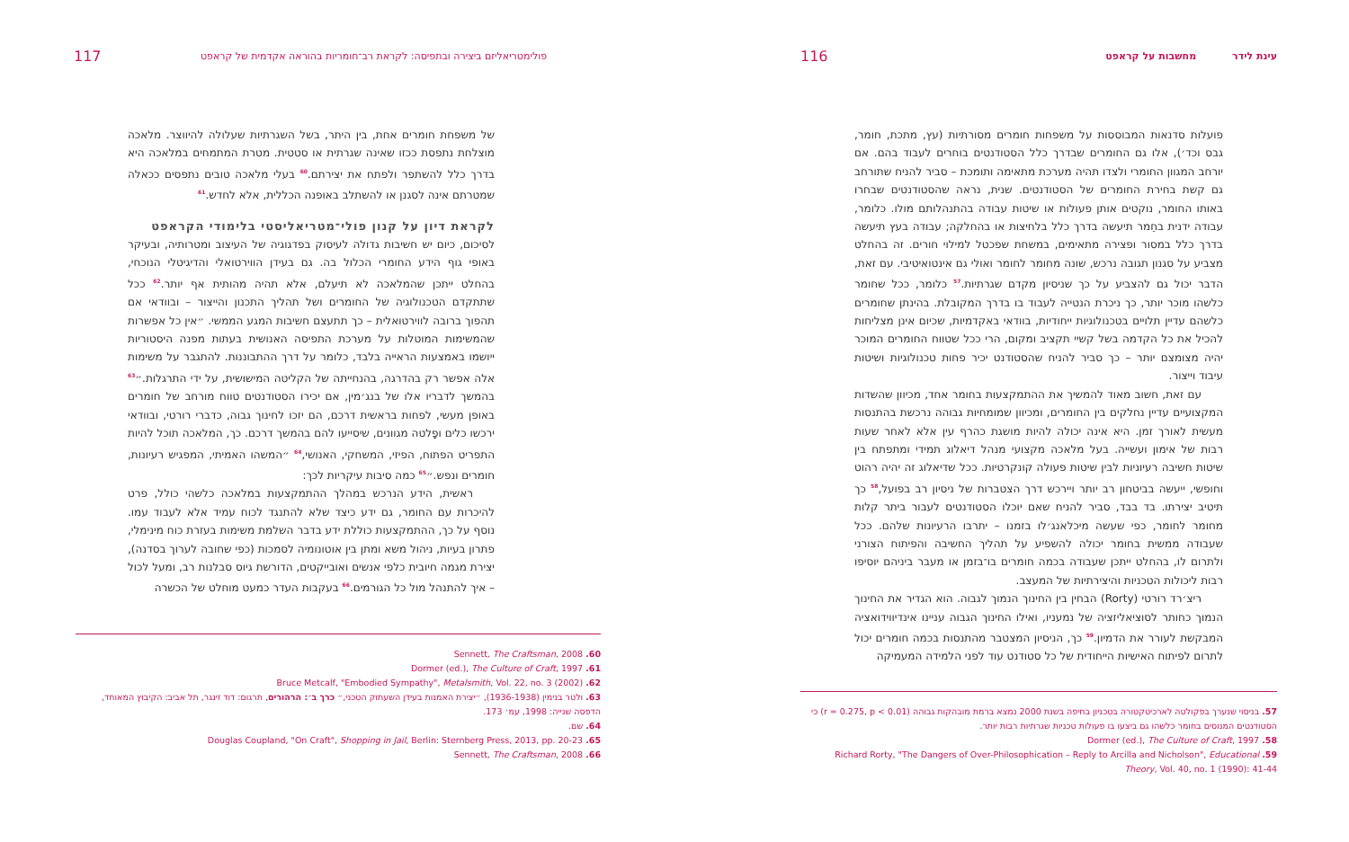116 מחשבות על קראפט עינת לידר
פועלות סדנאות המבוססות על משפחות חומרים מסורתיות (עץ, מתכת, חומר, גבס וכד׳), אלו גם החומרים שבדרך כלל הסטודנטים בוחרים לעבוד בהם. אם יורחב המגוון החומרי ולצדו תהיה מערכת מתאימה ותומכת – סביר להניח שתורחב גם קשת בחירת החומרים של הסטודנטים. שנית, נראה שהסטודנטים שבחרו באותו החומר, נוקטים אותן פעולות או שיטות עבודה בהתנהלותם מולו. כלומר, עבודה ידנית בחֵמר תיעשה בדרך כלל בלחיצות או בהחלקה; עבודה בעץ תיעשה בדרך כלל במסור ופצירה מתאימים, במשחת שפכטל למילוי חורים. זה בהחלט מצביע על סגנון תגובה נרכש, שונה מחומר לחומר ואולי גם אינטואיטיבי. עם זאת, הדבר יכול גם להצביע על כך שניסיון מקדם שגרתיות.<sup>57</sup> כלומר, ככל שחומר כלשהו מוכר יותר, כך ניכרת הנטייה לעבוד בו בדרך המקובלת. בהינתן שחומרים כלשהם עדיין תלויים בטכנולוגיות ייחודיות, בוודאי באקדמיות, שכיום אינן מצליחות להכיל את כל הקדמה בשל קשיי תקציב ומקום, הרי ככל שטווח החומרים המוכר יהיה מצומצם יותר – כך סביר להניח שהסטודנט יכיר פחות טכנולוגיות ושיטות עיבוד וייצור.
  עם זאת, חשוב מאוד להמשיך את ההתמקצעות בחומר אחד, מכיוון שהשדות המקצועיים עדיין נחלקים בין החומרים, ומכיוון שמומחיות גבוהה נרכשת בהתנסות מעשית לאורך זמן. היא אינה יכולה להיות מושגת כהרף עין אלא לאחר שעות רבות של אימון ועשייה. בעל מלאכה מקצועי מנהל דיאלוג תמידי ומתפתח בין שיטות חשיבה רעיוניות לבין שיטות פעולה קונקרטיות. ככל שדיאלוג זה יהיה רהוט וחופשי, ייעשה בביטחון רב יותר ויירכש דרך הצטברות של ניסיון רב בפועל,<sup>58</sup> כך תיטיב יצירתו. בד בבד, סביר להניח שאם יוכלו הסטודנטים לעבור ביתר קלות מחומר לחומר, כפי שעשה מיכלאנג׳לו בזמנו – יתרבו הרעיונות שלהם. ככל שעבודה ממשית בחומר יכולה להשפיע על תהליך החשיבה והפיתוח הצורני ולתרום לו, בהחלט ייתכן שעבודה בכמה חומרים בו־בזמן או מעבר ביניהם יוסיפו רבות ליכולות הטכניות והיצירתיות של המעצב.
  ריצ׳רד רורטי (Rorty) הבחין בין החינוך הנמוך לגבוה. הוא הגדיר את החינוך הנמוך כחותר לסוציאליזציה של נמעניו, ואילו החינוך הגבוה עניינו אינדיווידואציה המבקשת לעורר את הדמיון.<sup>59</sup> כך, הניסיון המצטבר מהתנסות בכמה חומרים יכול לתרום לפיתוח האישיות הייחודית של כל סטודנט עוד לפני הלמידה המעמיקה
57. בניסוי שנערך בפקולטה לארכיטקטורה בטכניון בחיפה בשנת 2000 נמצא ברמת מובהקות גבוהה (r = 0.275, p < 0.01) כי הסטודנטים המנוסים בחומר כלשהו גם ביצעו בו פעולות טכניות שגרתיות רבות יותר.
58. Dormer (ed.), The Culture of Craft, 1997
59. Richard Rorty, "The Dangers of Over-Philosophication – Reply to Arcilla and Nicholson", Educational Theory, Vol. 40, no. 1 (1990): 41-44
117 פולימטריאליזם ביצירה ובתפיסה: לקראת רב־חומריות בהוראה אקדמית של קראפט
של משפחת חומרים אחת, בין היתר, בשל השגרתיות שעלולה להיווצר. מלאכה מוצלחת נתפסת ככזו שאינה שגרתית או סטטית. מטרת המתמחים במלאכה היא בדרך כלל להשתפר ולפתח את יצירתם.<sup>60</sup> בעלי מלאכה טובים נתפסים ככאלה שמטרתם אינה לסגנן או להשתלב באופנה הכללית, אלא לחדש.<sup>61</sup>
לקראת דיון על קנון פולי־מטריאליסטי בלימודי הקראפט
לסיכום, כיום יש חשיבות גדולה לעיסוק בפדגוגיה של העיצוב ומטרותיה, ובעיקר באופי גוף הידע החומרי הכלול בה. גם בעידן הווירטואלי והדיגיטלי הנוכחי, בהחלט ייתכן שהמלאכה לא תיעלם, אלא תהיה מהותית אף יותר.<sup>62</sup> ככל שתתקדם הטכנולוגיה של החומרים ושל תהליך התכנון והייצור – ובוודאי אם תהפוך ברובה לווירטואלית – כך תתעצם חשיבות המגע הממשי. ״אין כל אפשרות שהמשימות המוטלות על מערכת התפיסה האנושית בעתות מפנה היסטוריות ייושמו באמצעות הראייה בלבד, כלומר על דרך ההתבוננות. להתגבר על משימות אלה אפשר רק בהדרגה, בהנחייתה של הקליטה המישושית, על ידי התרגלות.״<sup>63</sup> בהמשך לדבריו אלו של בנג׳מין, אם יכירו הסטודנטים טווח מורחב של חומרים באופן מעשי, לפחות בראשית דרכם, הם יזכו לחינוך גבוה, כדברי רורטי, ובוודאי ירכשו כלים ופָלטה מגוונים, שיסייעו להם בהמשך דרכם. כך, המלאכה תוכל להיות התפריט הפתוח, הפיזי, המשחקי, האנושי,<sup>64</sup> ״המשהו האמיתי, המפגיש רעיונות, חומרים ונפש.״<sup>65</sup> כמה סיבות עיקריות לכך:
  ראשית, הידע הנרכש במהלך ההתמקצעות במלאכה כלשהי כולל, פרט להיכרות עם החומר, גם ידע כיצד שלא להתנגד לכוח עמיד אלא לעבוד עמו. נוסף על כך, ההתמקצעות כוללת ידע בדבר השלמת משימות בעזרת כוח מינימלי, פתרון בעיות, ניהול משא ומתן בין אוטונומיה לסמכות (כפי שחובה לערוך בסדנה), יצירת מגמה חיובית כלפי אנשים ואובייקטים, הדורשת גיוס סבלנות רב, ומעל לכול – איך להתנהל מול כל הגורמים.<sup>66</sup> בעקבות העדר כמעט מוחלט של הכשרה
60. Sennett, The Craftsman, 2008
61. Dormer (ed.), The Culture of Craft, 1997
62. Bruce Metcalf, "Embodied Sympathy", Metalsmith, Vol. 22, no. 3 (2002)
63. ולטר בנימין (1936-1938), ״יצירת האמנות בעידן השעתוק הטכני,״ כרך ב׳: הרהורים, תרגום: דוד זינגר, תל אביב: הקיבוץ המאוחד, הדפסה שנייה: 1998, עמ׳ 173.
64. שם.
65. Douglas Coupland, "On Craft", Shopping in Jail, Berlin: Sternberg Press, 2013, pp. 20-23
66. Sennett, The Craftsman, 2008